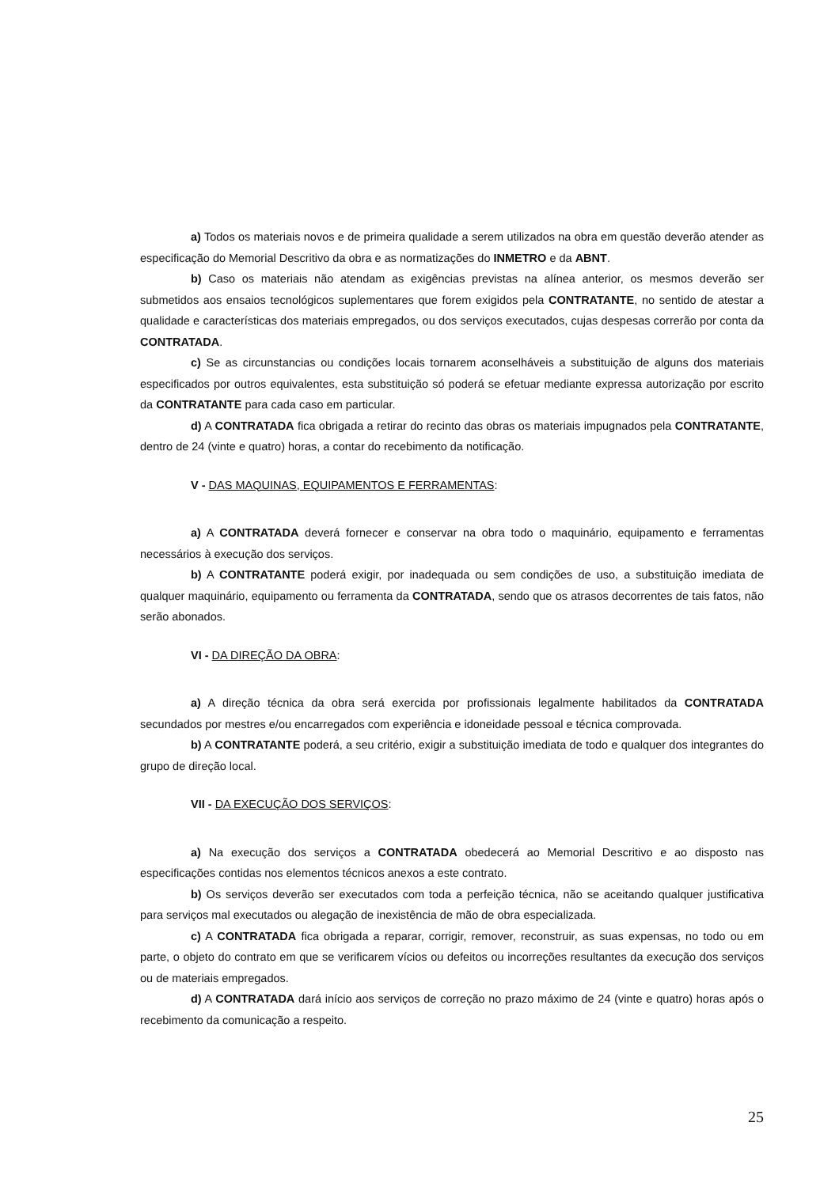a) Todos os materiais novos e de primeira qualidade a serem utilizados na obra em questão deverão atender as especificação do Memorial Descritivo da obra e as normatizações do INMETRO e da ABNT.
b) Caso os materiais não atendam as exigências previstas na alínea anterior, os mesmos deverão ser submetidos aos ensaios tecnológicos suplementares que forem exigidos pela CONTRATANTE, no sentido de atestar a qualidade e características dos materiais empregados, ou dos serviços executados, cujas despesas correrão por conta da CONTRATADA.
c) Se as circunstancias ou condições locais tornarem aconselháveis a substituição de alguns dos materiais especificados por outros equivalentes, esta substituição só poderá se efetuar mediante expressa autorização por escrito da CONTRATANTE para cada caso em particular.
d) A CONTRATADA fica obrigada a retirar do recinto das obras os materiais impugnados pela CONTRATANTE, dentro de 24 (vinte e quatro) horas, a contar do recebimento da notificação.
V - DAS MAQUINAS, EQUIPAMENTOS E FERRAMENTAS:
a) A CONTRATADA deverá fornecer e conservar na obra todo o maquinário, equipamento e ferramentas necessários à execução dos serviços.
b) A CONTRATANTE poderá exigir, por inadequada ou sem condições de uso, a substituição imediata de qualquer maquinário, equipamento ou ferramenta da CONTRATADA, sendo que os atrasos decorrentes de tais fatos, não serão abonados.
VI - DA DIREÇÃO DA OBRA:
a) A direção técnica da obra será exercida por profissionais legalmente habilitados da CONTRATADA secundados por mestres e/ou encarregados com experiência e idoneidade pessoal e técnica comprovada.
b) A CONTRATANTE poderá, a seu critério, exigir a substituição imediata de todo e qualquer dos integrantes do grupo de direção local.
VII - DA EXECUÇÃO DOS SERVIÇOS:
a) Na execução dos serviços a CONTRATADA obedecerá ao Memorial Descritivo e ao disposto nas especificações contidas nos elementos técnicos anexos a este contrato.
b) Os serviços deverão ser executados com toda a perfeição técnica, não se aceitando qualquer justificativa para serviços mal executados ou alegação de inexistência de mão de obra especializada.
c) A CONTRATADA fica obrigada a reparar, corrigir, remover, reconstruir, as suas expensas, no todo ou em parte, o objeto do contrato em que se verificarem vícios ou defeitos ou incorreções resultantes da execução dos serviços ou de materiais empregados.
d) A CONTRATADA dará início aos serviços de correção no prazo máximo de 24 (vinte e quatro) horas após o recebimento da comunicação a respeito.
25